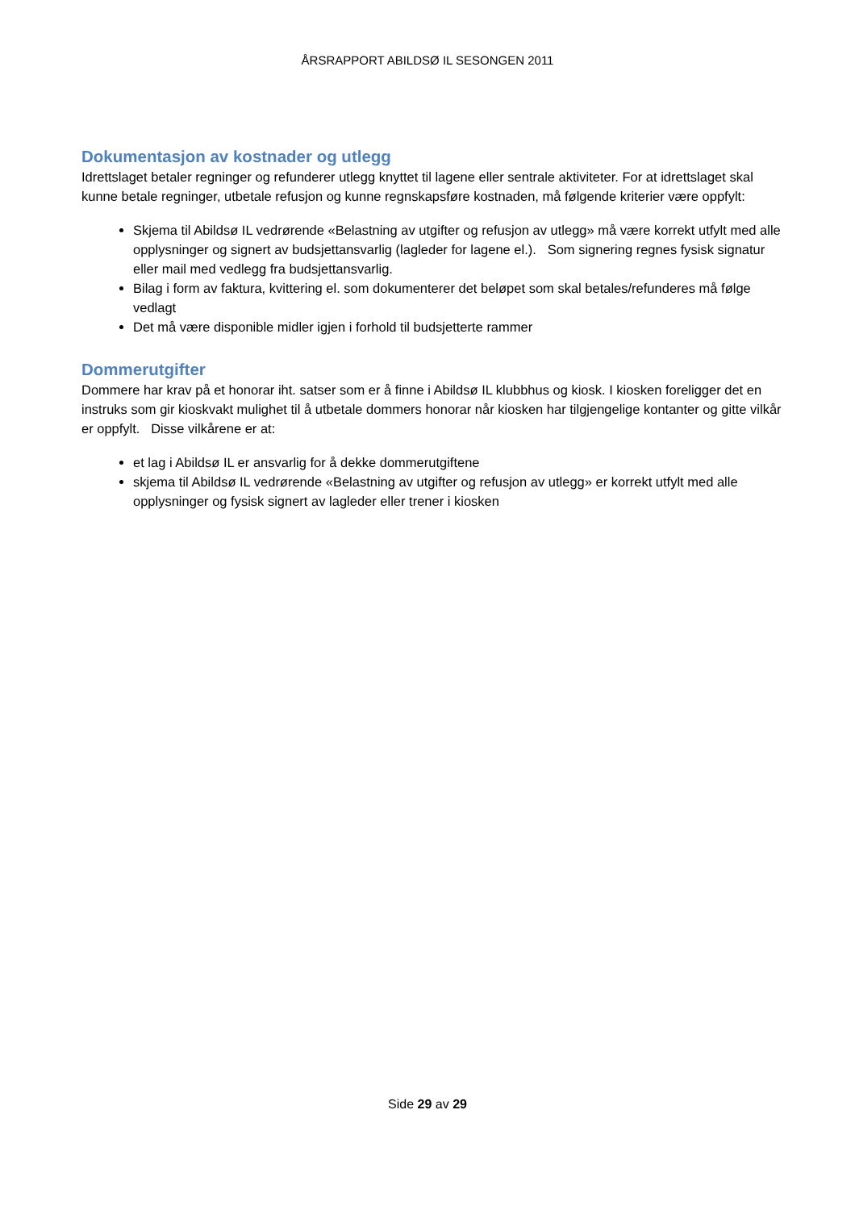ÅRSRAPPORT ABILDSØ IL SESONGEN 2011
Dokumentasjon av kostnader og utlegg
Idrettslaget betaler regninger og refunderer utlegg knyttet til lagene eller sentrale aktiviteter. For at idrettslaget skal kunne betale regninger, utbetale refusjon og kunne regnskapsføre kostnaden, må følgende kriterier være oppfylt:
Skjema til Abildsø IL vedrørende «Belastning av utgifter og refusjon av utlegg» må være korrekt utfylt med alle opplysninger og signert av budsjettansvarlig (lagleder for lagene el.). Som signering regnes fysisk signatur eller mail med vedlegg fra budsjettansvarlig.
Bilag i form av faktura, kvittering el. som dokumenterer det beløpet som skal betales/refunderes må følge vedlagt
Det må være disponible midler igjen i forhold til budsjetterte rammer
Dommerutgifter
Dommere har krav på et honorar iht. satser som er å finne i Abildsø IL klubbhus og kiosk. I kiosken foreligger det en instruks som gir kioskvakt mulighet til å utbetale dommers honorar når kiosken har tilgjengelige kontanter og gitte vilkår er oppfylt. Disse vilkårene er at:
et lag i Abildsø IL er ansvarlig for å dekke dommerutgiftene
skjema til Abildsø IL vedrørende «Belastning av utgifter og refusjon av utlegg» er korrekt utfylt med alle opplysninger og fysisk signert av lagleder eller trener i kiosken
Side 29 av 29